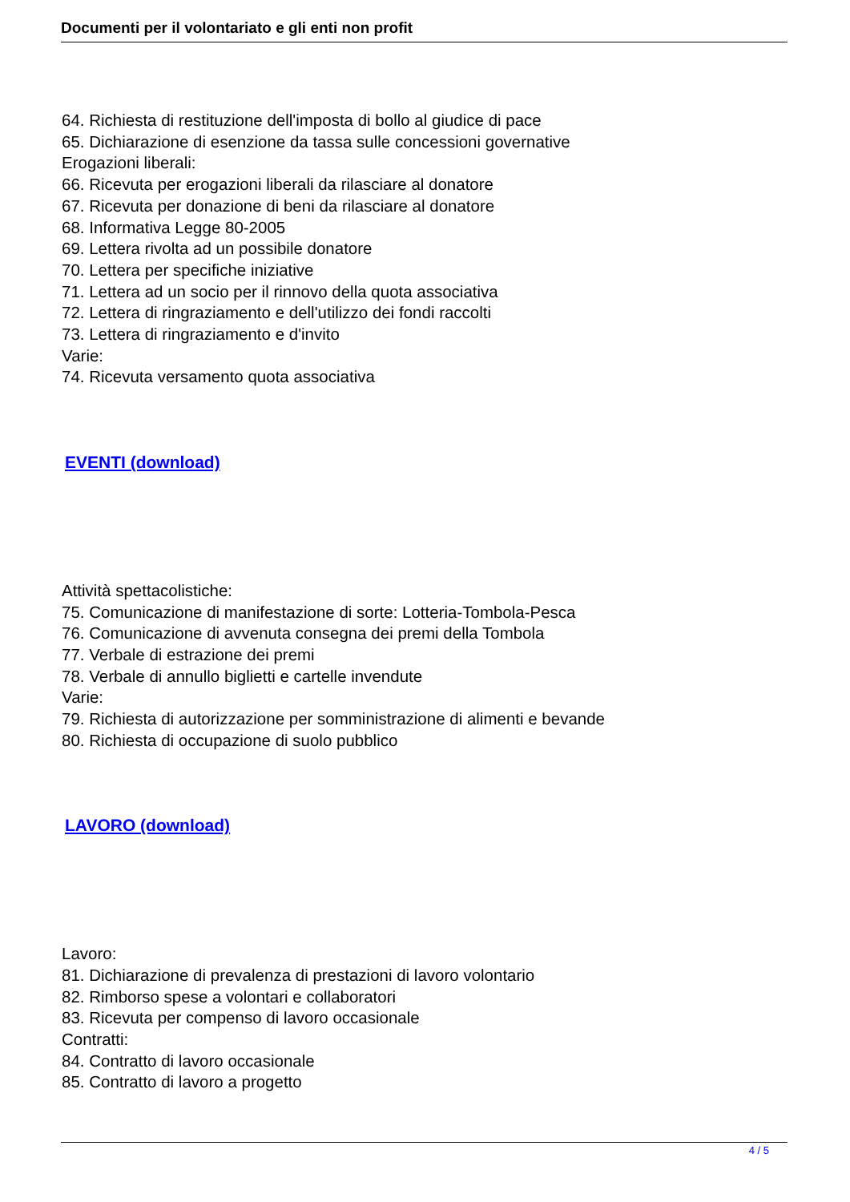Documenti per il volontariato e gli enti non profit
64. Richiesta di restituzione dell'imposta di bollo al giudice di pace
65. Dichiarazione di esenzione da tassa sulle concessioni governative
Erogazioni liberali:
66. Ricevuta per erogazioni liberali da rilasciare al donatore
67. Ricevuta per donazione di beni da rilasciare al donatore
68. Informativa Legge 80-2005
69. Lettera rivolta ad un possibile donatore
70. Lettera per specifiche iniziative
71. Lettera ad un socio per il rinnovo della quota associativa
72. Lettera di ringraziamento e dell'utilizzo dei fondi raccolti
73. Lettera di ringraziamento e d'invito
Varie:
74. Ricevuta versamento quota associativa
EVENTI (download)
Attività spettacolistiche:
75. Comunicazione di manifestazione di sorte: Lotteria-Tombola-Pesca
76. Comunicazione di avvenuta consegna dei premi della Tombola
77. Verbale di estrazione dei premi
78. Verbale di annullo biglietti e cartelle invendute
Varie:
79. Richiesta di autorizzazione per somministrazione di alimenti e bevande
80. Richiesta di occupazione di suolo pubblico
LAVORO (download)
Lavoro:
81. Dichiarazione di prevalenza di prestazioni di lavoro volontario
82. Rimborso spese a volontari e collaboratori
83. Ricevuta per compenso di lavoro occasionale
Contratti:
84. Contratto di lavoro occasionale
85. Contratto di lavoro a progetto
4 / 5